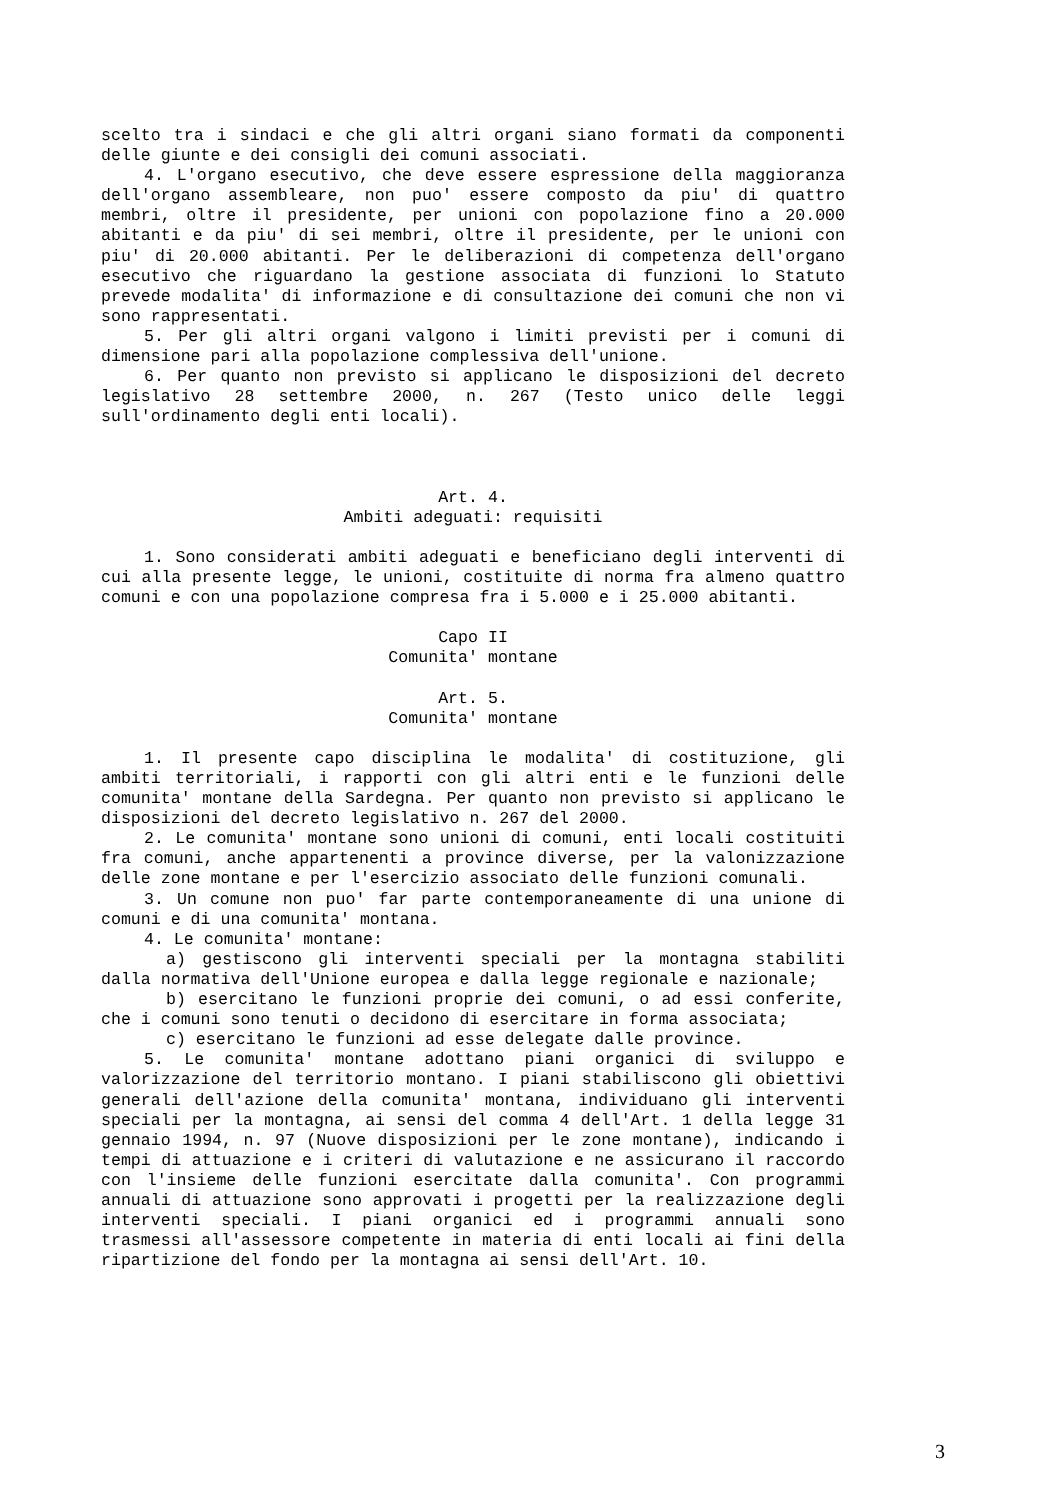scelto tra i sindaci e che gli altri organi siano formati da componenti delle giunte e dei consigli dei comuni associati.
4. L'organo esecutivo, che deve essere espressione della maggioranza dell'organo assembleare, non puo' essere composto da piu' di quattro membri, oltre il presidente, per unioni con popolazione fino a 20.000 abitanti e da piu' di sei membri, oltre il presidente, per le unioni con piu' di 20.000 abitanti. Per le deliberazioni di competenza dell'organo esecutivo che riguardano la gestione associata di funzioni lo Statuto prevede modalita' di informazione e di consultazione dei comuni che non vi sono rappresentati.
5. Per gli altri organi valgono i limiti previsti per i comuni di dimensione pari alla popolazione complessiva dell'unione.
6. Per quanto non previsto si applicano le disposizioni del decreto legislativo 28 settembre 2000, n. 267 (Testo unico delle leggi sull'ordinamento degli enti locali).
Art. 4.
Ambiti adeguati: requisiti
1. Sono considerati ambiti adeguati e beneficiano degli interventi di cui alla presente legge, le unioni, costituite di norma fra almeno quattro comuni e con una popolazione compresa fra i 5.000 e i 25.000 abitanti.
Capo II
Comunita' montane
Art. 5.
Comunita' montane
1. Il presente capo disciplina le modalita' di costituzione, gli ambiti territoriali, i rapporti con gli altri enti e le funzioni delle comunita' montane della Sardegna. Per quanto non previsto si applicano le disposizioni del decreto legislativo n. 267 del 2000.
2. Le comunita' montane sono unioni di comuni, enti locali costituiti fra comuni, anche appartenenti a province diverse, per la valonizzazione delle zone montane e per l'esercizio associato delle funzioni comunali.
3. Un comune non puo' far parte contemporaneamente di una unione di comuni e di una comunita' montana.
4. Le comunita' montane:
a) gestiscono gli interventi speciali per la montagna stabiliti dalla normativa dell'Unione europea e dalla legge regionale e nazionale;
b) esercitano le funzioni proprie dei comuni, o ad essi conferite, che i comuni sono tenuti o decidono di esercitare in forma associata;
c) esercitano le funzioni ad esse delegate dalle province.
5. Le comunita' montane adottano piani organici di sviluppo e valorizzazione del territorio montano. I piani stabiliscono gli obiettivi generali dell'azione della comunita' montana, individuano gli interventi speciali per la montagna, ai sensi del comma 4 dell'Art. 1 della legge 31 gennaio 1994, n. 97 (Nuove disposizioni per le zone montane), indicando i tempi di attuazione e i criteri di valutazione e ne assicurano il raccordo con l'insieme delle funzioni esercitate dalla comunita'. Con programmi annuali di attuazione sono approvati i progetti per la realizzazione degli interventi speciali. I piani organici ed i programmi annuali sono trasmessi all'assessore competente in materia di enti locali ai fini della ripartizione del fondo per la montagna ai sensi dell'Art. 10.
3